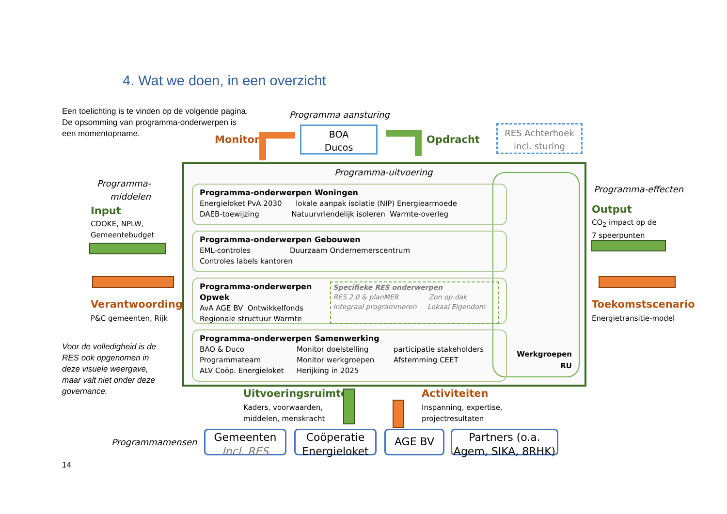4. Wat we doen, in een overzicht
Een toelichting is te vinden op de volgende pagina.
De opsomming van programma-onderwerpen is
een momentopname.
Programma aansturing
Monitor
BOA
Ducos
Opdracht
RES Achterhoek
incl. sturing
Programma-
middelen
Input
CDOKE, NPLW,
Gemeentebudget
Verantwoording
P&C gemeenten, Rijk
Voor de volledigheid is de
RES ook opgenomen in
deze visuele weergave,
maar valt niet onder deze
governance.
Programma-uitvoering
Werkgroepen
RU
Programma-onderwerpen Woningen
Energieloket PvA 2030 lokale aanpak isolatie (NIP) Energiearmoede
DAEB-toewijzing Natuurvriendelijk isoleren Warmte-overleg
Programma-onderwerpen Gebouwen
EML-controles Duurzaam Ondernemerscentrum
Controles labels kantoren
Programma-onderwerpen Opwek
AvA AGE BV Ontwikkelfonds
Regionale structuur Warmte
Specifieke RES onderwerpen
RES 2.0 & planMER Zon op dak
Integraal programmeren Lokaal Eigendom
Programma-onderwerpen Samenwerking
BAO & Duco
Programmateam
ALV Coöp. Energieloket
Monitor doelstelling
Monitor werkgroepen
Herijking in 2025
participatie stakeholders
Afstemming CEET
Programma-effecten
Output
CO<sub>2</sub> impact op de
7 speerpunten
Toekomstscenario
Energietransitie-model
Uitvoeringsruimte
Kaders, voorwaarden,
middelen, menskracht
Activiteiten
Inspanning, expertise,
projectresultaten
Programmamensen
Gemeenten
Incl. RES
Coöperatie
Energieloket
AGE BV
Partners (o.a.
Agem, SIKA, 8RHK)
14